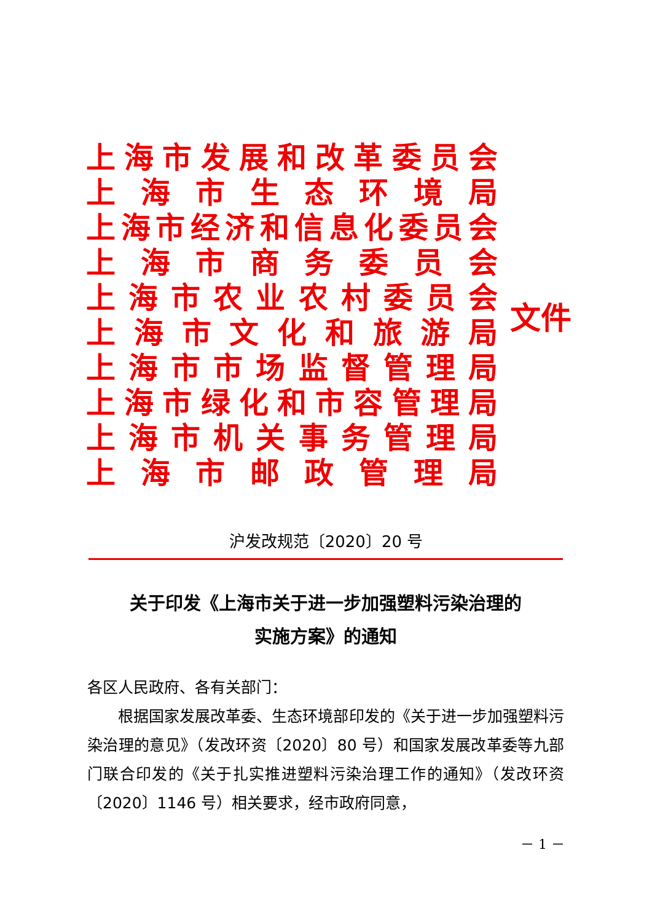上海市发展和改革委员会
上海市生态环境局
上海市经济和信息化委员会
上海市商务委员会
上海市农业农村委员会
上海市文化和旅游局
上海市市场监督管理局
上海市绿化和市容管理局
上海市机关事务管理局
上海市邮政管理局
文件
沪发改规范〔2020〕20 号
关于印发《上海市关于进一步加强塑料污染治理的
实施方案》的通知
各区人民政府、各有关部门：
根据国家发展改革委、生态环境部印发的《关于进一步加强塑料污染治理的意见》（发改环资〔2020〕80 号）和国家发展改革委等九部门联合印发的《关于扎实推进塑料污染治理工作的通知》（发改环资〔2020〕1146 号）相关要求，经市政府同意，
－ 1 －